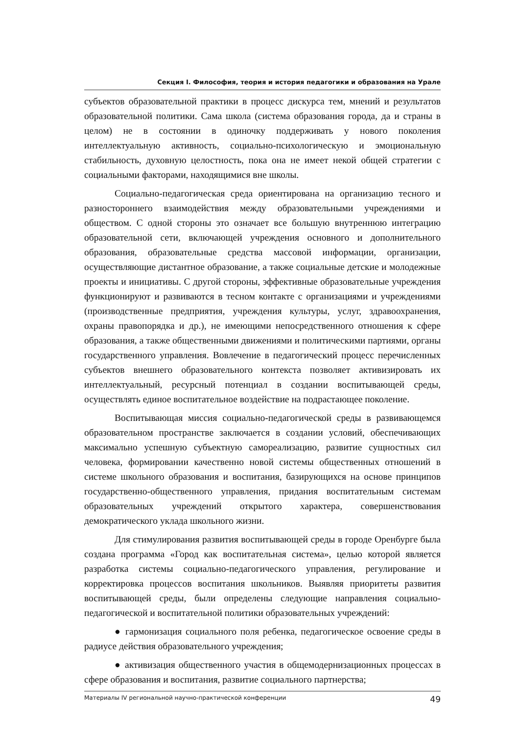Секция I. Философия, теория и история педагогики и образования на Урале
субъектов образовательной практики в процесс дискурса тем, мнений и результатов образовательной политики. Сама школа (система образования города, да и страны в целом) не в состоянии в одиночку поддерживать у нового поколения интеллектуальную активность, социально-психологическую и эмоциональную стабильность, духовную целостность, пока она не имеет некой общей стратегии с социальными факторами, находящимися вне школы.
Социально-педагогическая среда ориентирована на организацию тесного и разностороннего взаимодействия между образовательными учреждениями и обществом. С одной стороны это означает все большую внутреннюю интеграцию образовательной сети, включающей учреждения основного и дополнительного образования, образовательные средства массовой информации, организации, осуществляющие дистантное образование, а также социальные детские и молодежные проекты и инициативы. С другой стороны, эффективные образовательные учреждения функционируют и развиваются в тесном контакте с организациями и учреждениями (производственные предприятия, учреждения культуры, услуг, здравоохранения, охраны правопорядка и др.), не имеющими непосредственного отношения к сфере образования, а также общественными движениями и политическими партиями, органы государственного управления. Вовлечение в педагогический процесс перечисленных субъектов внешнего образовательного контекста позволяет активизировать их интеллектуальный, ресурсный потенциал в создании воспитывающей среды, осуществлять единое воспитательное воздействие на подрастающее поколение.
Воспитывающая миссия социально-педагогической среды в развивающемся образовательном пространстве заключается в создании условий, обеспечивающих максимально успешную субъектную самореализацию, развитие сущностных сил человека, формировании качественно новой системы общественных отношений в системе школьного образования и воспитания, базирующихся на основе принципов государственно-общественного управления, придания воспитательным системам образовательных учреждений открытого характера, совершенствования демократического уклада школьного жизни.
Для стимулирования развития воспитывающей среды в городе Оренбурге была создана программа «Город как воспитательная система», целью которой является разработка системы социально-педагогического управления, регулирование и корректировка процессов воспитания школьников. Выявляя приоритеты развития воспитывающей среды, были определены следующие направления социально-педагогической и воспитательной политики образовательных учреждений:
● гармонизация социального поля ребенка, педагогическое освоение среды в радиусе действия образовательного учреждения;
● активизация общественного участия в общемодернизационных процессах в сфере образования и воспитания, развитие социального партнерства;
Материалы IV региональной научно-практической конференции 49